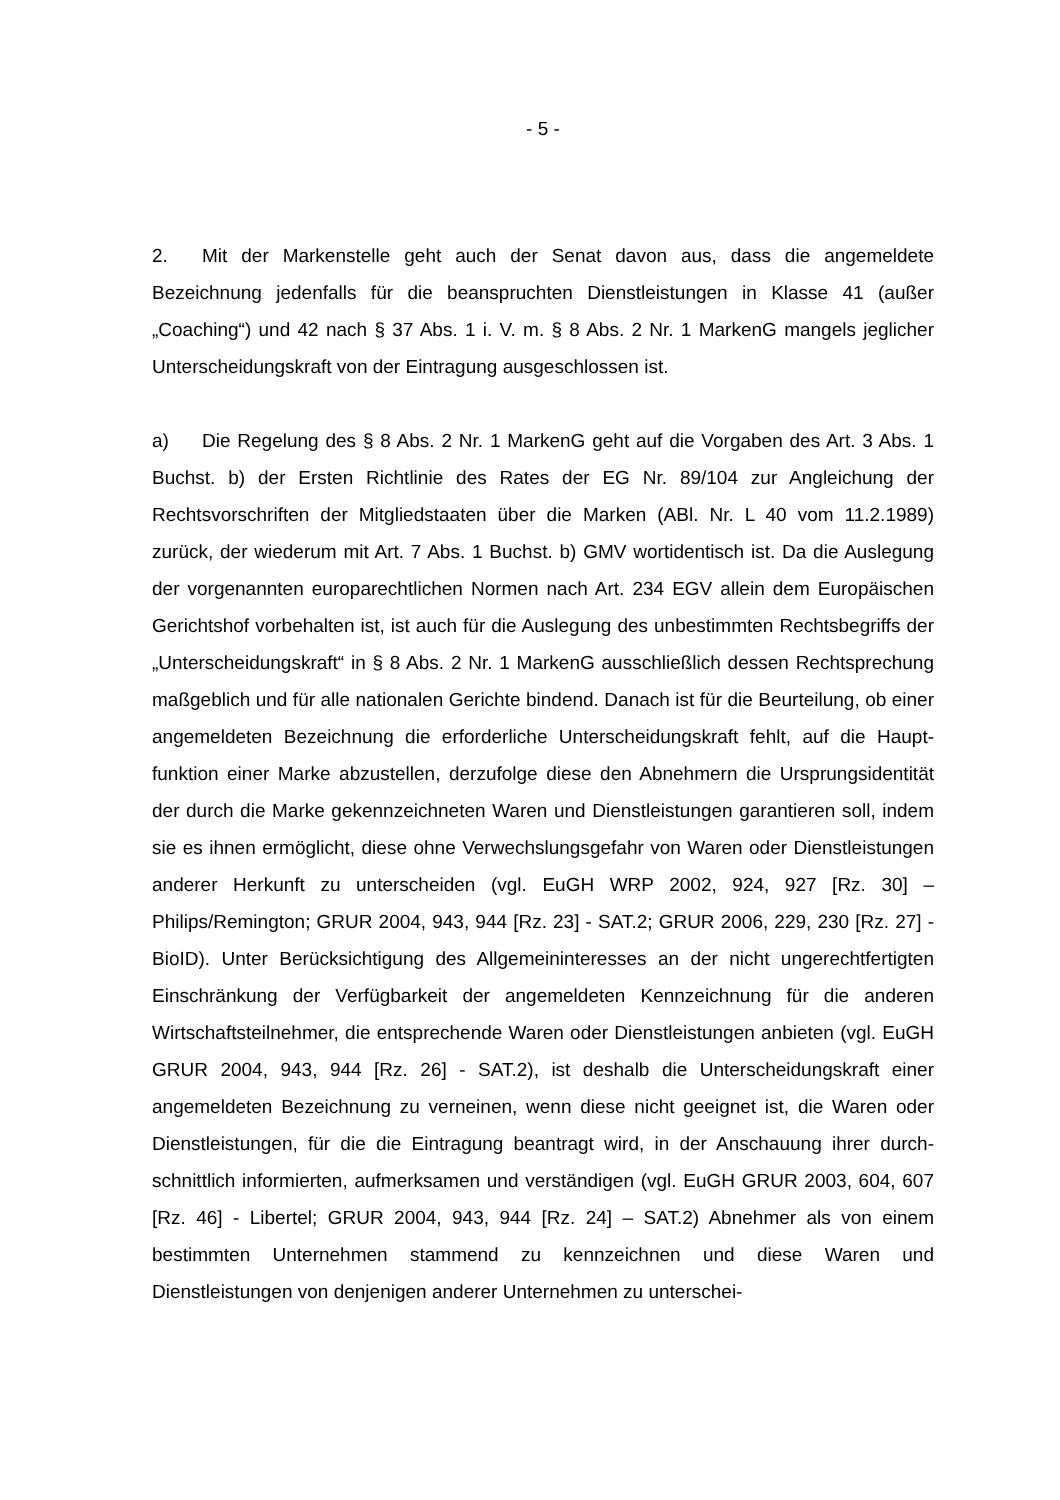- 5 -
2. Mit der Markenstelle geht auch der Senat davon aus, dass die angemeldete Bezeichnung jedenfalls für die beanspruchten Dienstleistungen in Klasse 41 (außer „Coaching“) und 42 nach § 37 Abs. 1 i. V. m. § 8 Abs. 2 Nr. 1 MarkenG mangels jeglicher Unterscheidungskraft von der Eintragung ausgeschlossen ist.
a) Die Regelung des § 8 Abs. 2 Nr. 1 MarkenG geht auf die Vorgaben des Art. 3 Abs. 1 Buchst. b) der Ersten Richtlinie des Rates der EG Nr. 89/104 zur Anglei­chung der Rechtsvorschriften der Mitgliedstaaten über die Marken (ABl. Nr. L 40 vom 11.2.1989) zurück, der wiederum mit Art. 7 Abs. 1 Buchst. b) GMV wortiden­tisch ist. Da die Auslegung der vorgenannten europarechtlichen Normen nach Art. 234 EGV allein dem Europäischen Gerichtshof vorbehalten ist, ist auch für die Auslegung des unbestimmten Rechtsbegriffs der „Unterscheidungskraft“ in § 8 Abs. 2 Nr. 1 MarkenG ausschließlich dessen Rechtsprechung maßgeblich und für alle nationalen Gerichte bindend. Danach ist für die Beurteilung, ob einer ange­meldeten Bezeichnung die erforderliche Unterscheidungskraft fehlt, auf die Haupt­funktion einer Marke abzustellen, derzufolge diese den Abnehmern die Ursprungs­identität der durch die Marke gekennzeichneten Waren und Dienstleistungen garantieren soll, indem sie es ihnen ermöglicht, diese ohne Verwechslungsgefahr von Waren oder Dienstleistungen anderer Herkunft zu unterscheiden (vgl. EuGH WRP 2002, 924, 927 [Rz. 30] – Philips/Remington; GRUR 2004, 943, 944 [Rz. 23] - SAT.2; GRUR 2006, 229, 230 [Rz. 27] - BioID). Unter Berücksichtigung des All­gemeininteresses an der nicht ungerechtfertigten Einschränkung der Verfügbarkeit der angemeldeten Kennzeichnung für die anderen Wirtschaftsteilnehmer, die ent­sprechende Waren oder Dienstleistungen anbieten (vgl. EuGH GRUR 2004, 943, 944 [Rz. 26] - SAT.2), ist deshalb die Unterscheidungskraft einer angemeldeten Bezeichnung zu verneinen, wenn diese nicht geeignet ist, die Waren oder Dienst­leistungen, für die die Eintragung beantragt wird, in der Anschauung ihrer durch­schnittlich informierten, aufmerksamen und verständigen (vgl. EuGH GRUR 2003, 604, 607 [Rz. 46] - Libertel; GRUR 2004, 943, 944 [Rz. 24] – SAT.2) Abnehmer als von einem bestimmten Unternehmen stammend zu kennzeichnen und diese Waren und Dienstleistungen von denjenigen anderer Unternehmen zu unterschei-